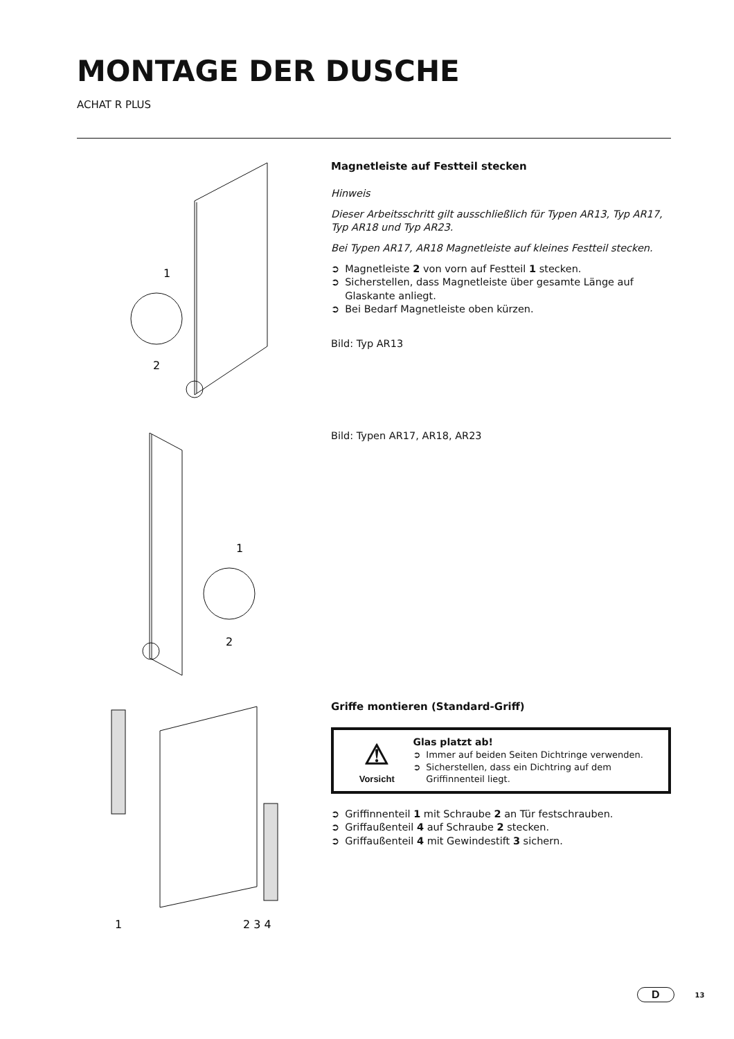MONTAGE DER DUSCHE
ACHAT R PLUS
1
2
Magnetleiste auf Festteil stecken
Hinweis
Dieser Arbeitsschritt gilt ausschließlich für Typen AR13, Typ AR17, Typ AR18 und Typ AR23.
Bei Typen AR17, AR18 Magnetleiste auf kleines Festteil stecken.
➲ Magnetleiste 2 von vorn auf Festteil 1 stecken.
➲ Sicherstellen, dass Magnetleiste über gesamte Länge auf Glaskante anliegt.
➲ Bei Bedarf Magnetleiste oben kürzen.
Bild: Typ AR13
1
2
Bild: Typen AR17, AR18, AR23
1
2 3 4
Griffe montieren (Standard-Griff)
⚠
Vorsicht
Glas platzt ab!
➲ Immer auf beiden Seiten Dichtringe verwenden.
➲ Sicherstellen, dass ein Dichtring auf dem Griffinnenteil liegt.
➲ Griffinnenteil 1 mit Schraube 2 an Tür festschrauben.
➲ Griffaußenteil 4 auf Schraube 2 stecken.
➲ Griffaußenteil 4 mit Gewindestift 3 sichern.
D 13